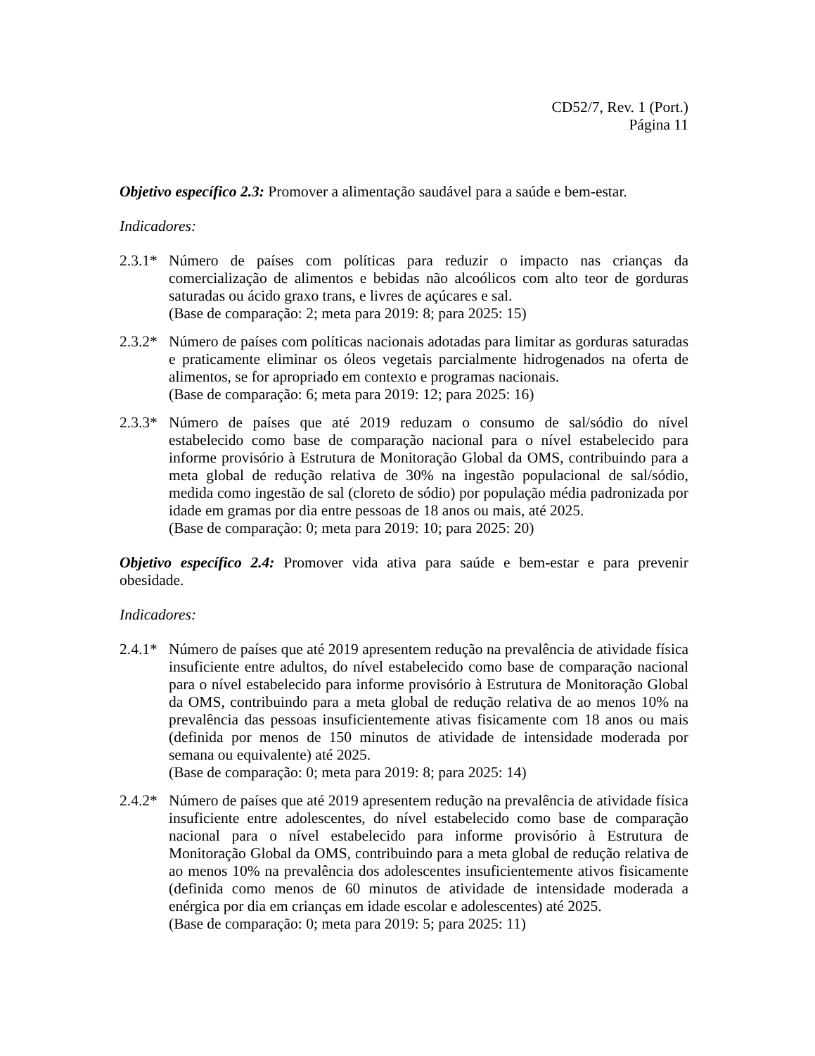CD52/7, Rev. 1 (Port.)
Página 11
Objetivo específico 2.3: Promover a alimentação saudável para a saúde e bem-estar.
Indicadores:
2.3.1*
Número de países com políticas para reduzir o impacto nas crianças da comercialização de alimentos e bebidas não alcoólicos com alto teor de gorduras saturadas ou ácido graxo trans, e livres de açúcares e sal.
(Base de comparação: 2; meta para 2019: 8; para 2025: 15)
2.3.2*
Número de países com políticas nacionais adotadas para limitar as gorduras saturadas e praticamente eliminar os óleos vegetais parcialmente hidrogenados na oferta de alimentos, se for apropriado em contexto e programas nacionais.
(Base de comparação: 6; meta para 2019: 12; para 2025: 16)
2.3.3*
Número de países que até 2019 reduzam o consumo de sal/sódio do nível estabelecido como base de comparação nacional para o nível estabelecido para informe provisório à Estrutura de Monitoração Global da OMS, contribuindo para a meta global de redução relativa de 30% na ingestão populacional de sal/sódio, medida como ingestão de sal (cloreto de sódio) por população média padronizada por idade em gramas por dia entre pessoas de 18 anos ou mais, até 2025.
(Base de comparação: 0; meta para 2019: 10; para 2025: 20)
Objetivo específico 2.4: Promover vida ativa para saúde e bem-estar e para prevenir obesidade.
Indicadores:
2.4.1*
Número de países que até 2019 apresentem redução na prevalência de atividade física insuficiente entre adultos, do nível estabelecido como base de comparação nacional para o nível estabelecido para informe provisório à Estrutura de Monitoração Global da OMS, contribuindo para a meta global de redução relativa de ao menos 10% na prevalência das pessoas insuficientemente ativas fisicamente com 18 anos ou mais (definida por menos de 150 minutos de atividade de intensidade moderada por semana ou equivalente) até 2025.
(Base de comparação: 0; meta para 2019: 8; para 2025: 14)
2.4.2*
Número de países que até 2019 apresentem redução na prevalência de atividade física insuficiente entre adolescentes, do nível estabelecido como base de comparação nacional para o nível estabelecido para informe provisório à Estrutura de Monitoração Global da OMS, contribuindo para a meta global de redução relativa de ao menos 10% na prevalência dos adolescentes insuficientemente ativos fisicamente (definida como menos de 60 minutos de atividade de intensidade moderada a enérgica por dia em crianças em idade escolar e adolescentes) até 2025.
(Base de comparação: 0; meta para 2019: 5; para 2025: 11)